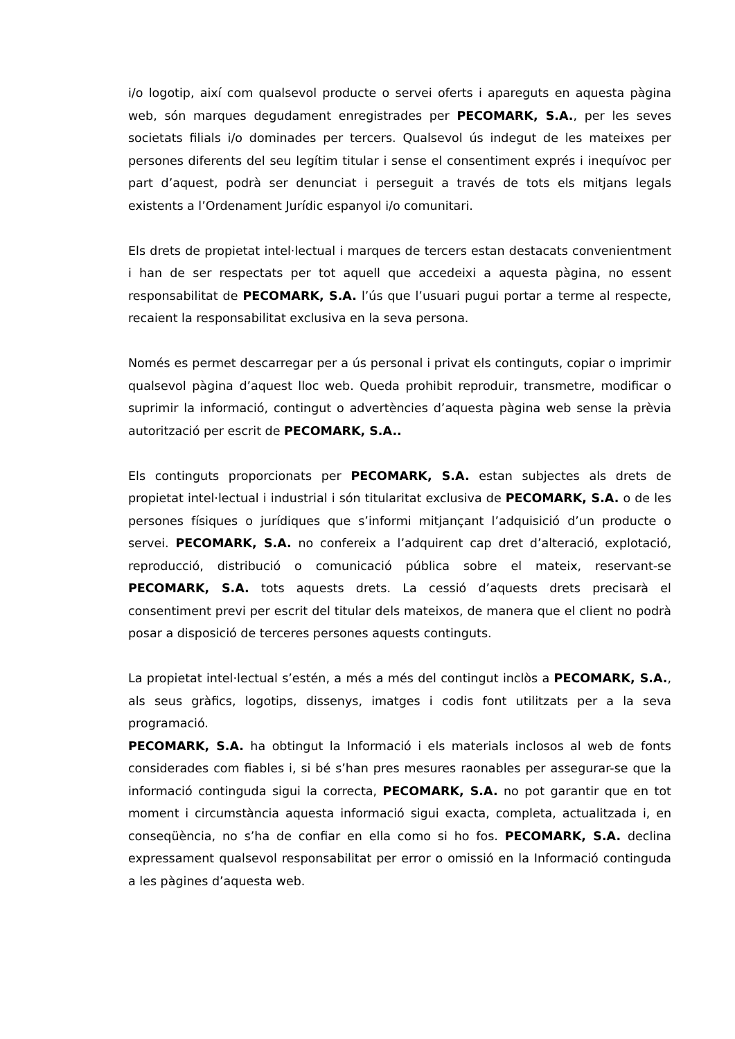i/o logotip, així com qualsevol producte o servei oferts i apareguts en aquesta pàgina web, són marques degudament enregistrades per PECOMARK, S.A., per les seves societats filials i/o dominades per tercers. Qualsevol ús indegut de les mateixes per persones diferents del seu legítim titular i sense el consentiment exprés i inequívoc per part d’aquest, podrà ser denunciat i perseguit a través de tots els mitjans legals existents a l’Ordenament Jurídic espanyol i/o comunitari.
Els drets de propietat intel·lectual i marques de tercers estan destacats convenientment i han de ser respectats per tot aquell que accedeixi a aquesta pàgina, no essent responsabilitat de PECOMARK, S.A. l’ús que l’usuari pugui portar a terme al respecte, recaient la responsabilitat exclusiva en la seva persona.
Només es permet descarregar per a ús personal i privat els continguts, copiar o imprimir qualsevol pàgina d’aquest lloc web. Queda prohibit reproduir, transmetre, modificar o suprimir la informació, contingut o advertències d’aquesta pàgina web sense la prèvia autorització per escrit de PECOMARK, S.A..
Els continguts proporcionats per PECOMARK, S.A. estan subjectes als drets de propietat intel·lectual i industrial i són titularitat exclusiva de PECOMARK, S.A. o de les persones físiques o jurídiques que s’informi mitjançant l’adquisició d’un producte o servei. PECOMARK, S.A. no confereix a l’adquirent cap dret d’alteració, explotació, reproducció, distribució o comunicació pública sobre el mateix, reservant-se PECOMARK, S.A. tots aquests drets. La cessió d’aquests drets precisarà el consentiment previ per escrit del titular dels mateixos, de manera que el client no podrà posar a disposició de terceres persones aquests continguts.
La propietat intel·lectual s’estén, a més a més del contingut inclòs a PECOMARK, S.A., als seus gràfics, logotips, dissenys, imatges i codis font utilitzats per a la seva programació.
PECOMARK, S.A. ha obtingut la Informació i els materials inclosos al web de fonts considerades com fiables i, si bé s’han pres mesures raonables per assegurar-se que la informació continguda sigui la correcta, PECOMARK, S.A. no pot garantir que en tot moment i circumstància aquesta informació sigui exacta, completa, actualitzada i, en conseqüència, no s’ha de confiar en ella como si ho fos. PECOMARK, S.A. declina expressament qualsevol responsabilitat per error o omissió en la Informació continguda a les pàgines d’aquesta web.